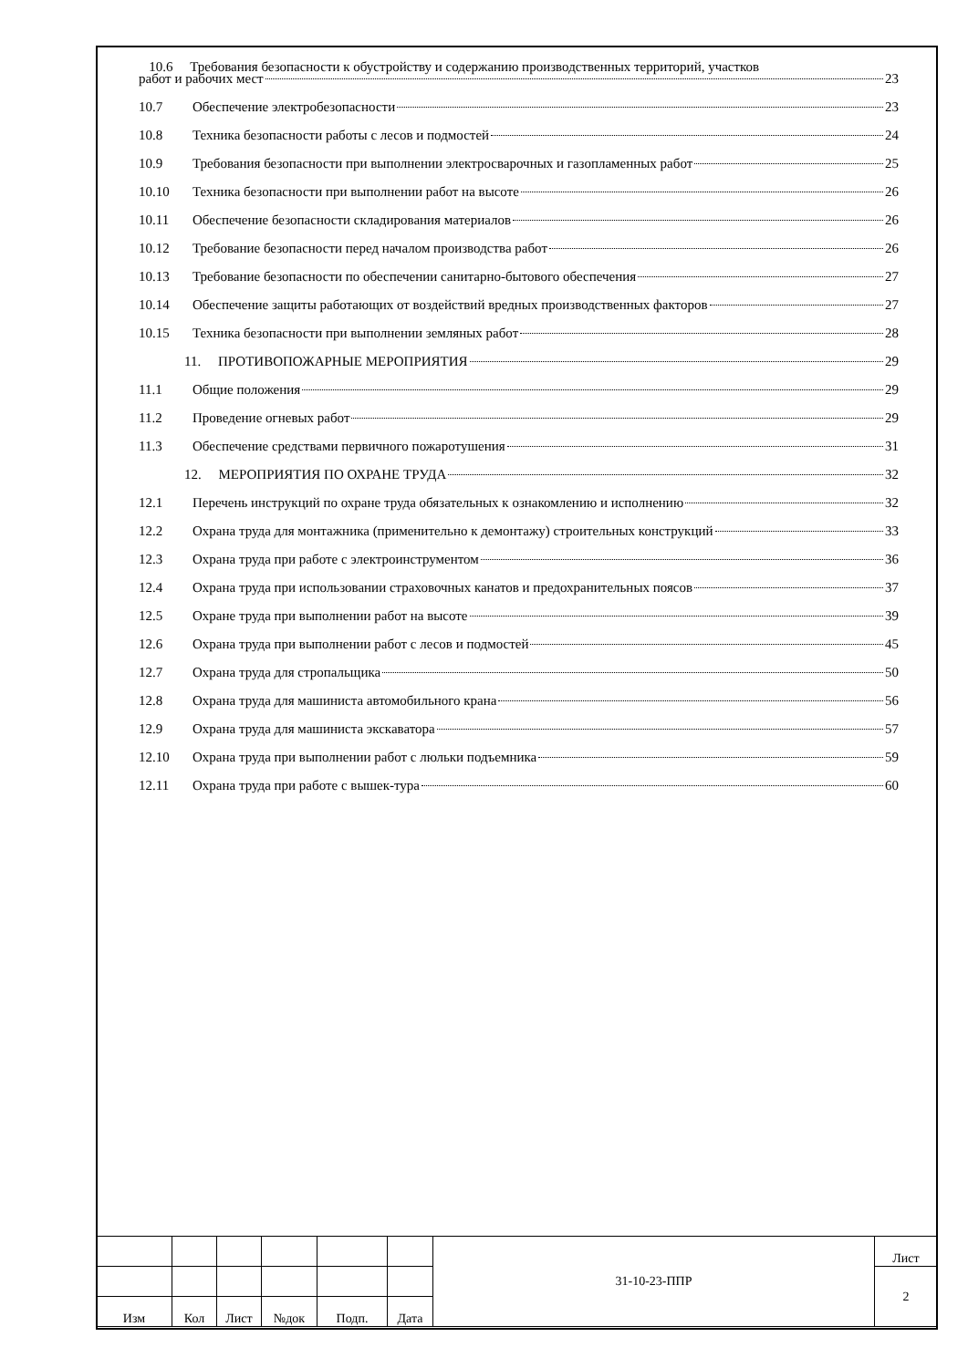10.6 Требования безопасности к обустройству и содержанию производственных территорий, участков
работ и рабочих мест 23
10.7 Обеспечение электробезопасности 23
10.8 Техника безопасности работы с лесов и подмостей 24
10.9 Требования безопасности при выполнении электросварочных и газопламенных работ 25
10.10 Техника безопасности при выполнении работ на высоте 26
10.11 Обеспечение безопасности складирования материалов 26
10.12 Требование безопасности перед началом производства работ 26
10.13 Требование безопасности по обеспечении санитарно-бытового обеспечения 27
10.14 Обеспечение защиты работающих от воздействий вредных производственных факторов 27
10.15 Техника безопасности при выполнении земляных работ 28
11. ПРОТИВОПОЖАРНЫЕ МЕРОПРИЯТИЯ 29
11.1 Общие положения 29
11.2 Проведение огневых работ 29
11.3 Обеспечение средствами первичного пожаротушения 31
12. МЕРОПРИЯТИЯ ПО ОХРАНЕ ТРУДА 32
12.1 Перечень инструкций по охране труда обязательных к ознакомлению и исполнению 32
12.2 Охрана труда для монтажника (применительно к демонтажу) строительных конструкций 33
12.3 Охрана труда при работе с электроинструментом 36
12.4 Охрана труда при использовании страховочных канатов и предохранительных поясов 37
12.5 Охране труда при выполнении работ на высоте 39
12.6 Охрана труда при выполнении работ с лесов и подмостей 45
12.7 Охрана труда для стропальщика 50
12.8 Охрана труда для машиниста автомобильного крана 56
12.9 Охрана труда для машиниста экскаватора 57
12.10 Охрана труда при выполнении работ с люльки подъемника 59
12.11 Охрана труда при работе с вышек-тура 60
| | | | | | | 31-10-23-ППР | Лист |
| | | | | | | | 2 |
| Изм | Кол | Лист | №док | Подп. | Дата | | |